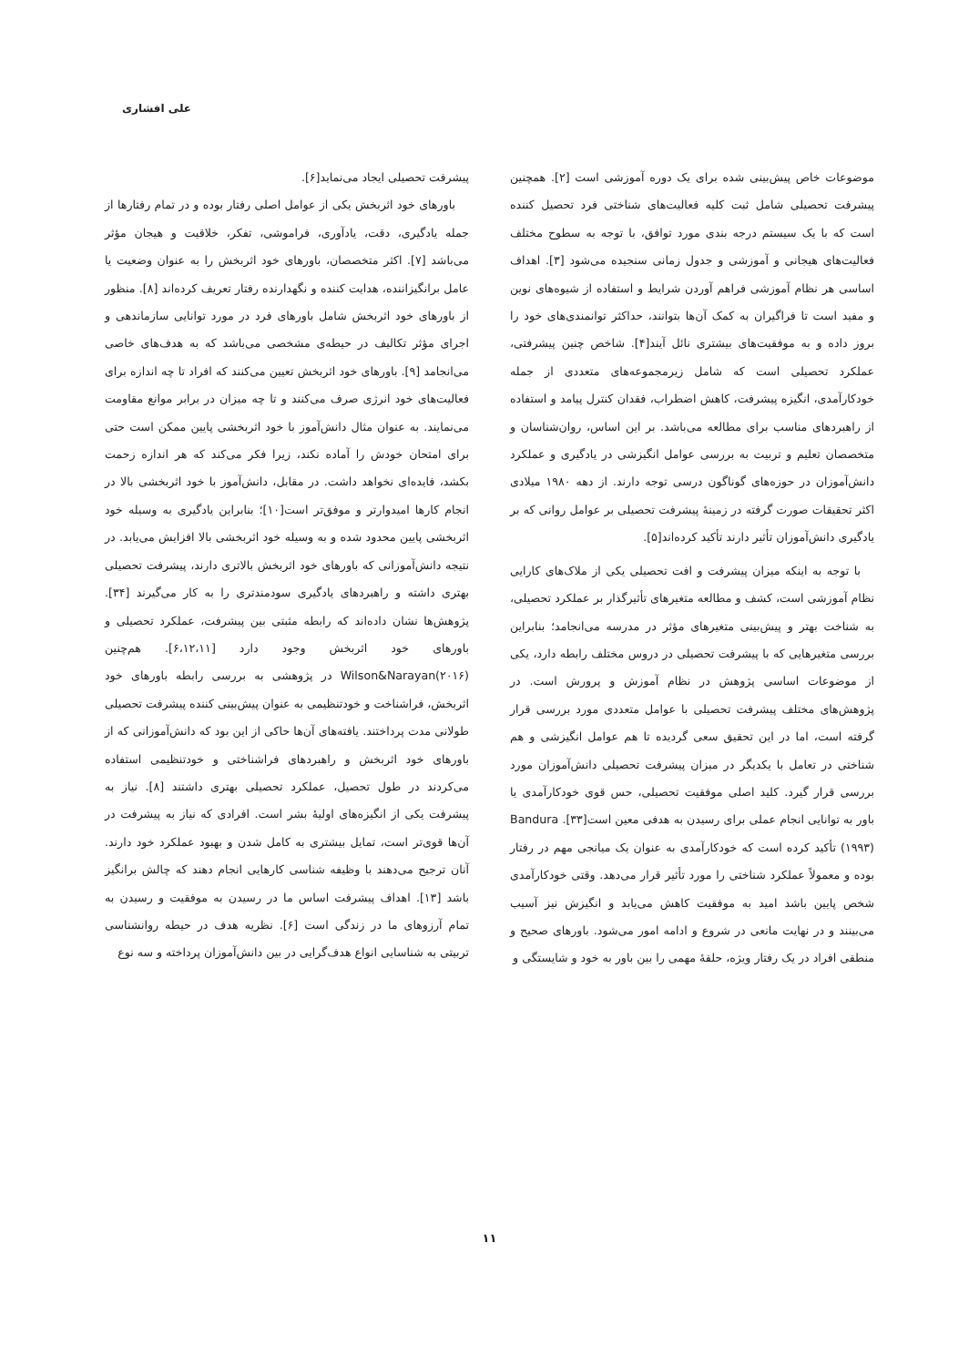علی افشاری
موضوعات خاص پیش‌بینی شده برای یک دوره آموزشی است [۲]. همچنین پیشرفت تحصیلی شامل ثبت کلیه فعالیت‌های شناختی فرد تحصیل کننده است که با یک سیستم درجه بندی مورد توافق، با توجه به سطوح مختلف فعالیت‌های هیجانی و آموزشی و جدول زمانی سنجیده می‌شود [۳]. اهداف اساسی هر نظام آموزشی فراهم آوردن شرایط و استفاده از شیوه‌های نوین و مفید است تا فراگیران به کمک آن‌ها بتوانند، حداکثر توانمندی‌های خود را بروز داده و به موفقیت‌های بیشتری نائل آیند[۴]. شاخص چنین پیشرفتی، عملکرد تحصیلی است که شامل زیرمجموعه‌های متعددی از جمله خودکارآمدی، انگیزه پیشرفت، کاهش اضطراب، فقدان کنترل پیامد و استفاده از راهبردهای مناسب برای مطالعه می‌باشد. بر این اساس، روان‌شناسان و متخصصان تعلیم و تربیت به بررسی عوامل انگیزشی در یادگیری و عملکرد دانش‌آموزان در حوزه‌های گوناگون درسی توجه دارند. از دهه ۱۹۸۰ میلادی اکثر تحقیقات صورت گرفته در زمینهٔ پیشرفت تحصیلی بر عوامل روانی که بر یادگیری دانش‌آموزان تأثیر دارند تأکید کرده‌اند[۵].
با توجه به اینکه میزان پیشرفت و افت تحصیلی یکی از ملاک‌های کارایی نظام آموزشی است، کشف و مطالعه متغیرهای تأثیرگذار بر عملکرد تحصیلی، به شناخت بهتر و پیش‌بینی متغیرهای مؤثر در مدرسه می‌انجامد؛ بنابراین بررسی متغیرهایی که با پیشرفت تحصیلی در دروس مختلف رابطه دارد، یکی از موضوعات اساسی پژوهش در نظام آموزش و پرورش است. در پژوهش‌های مختلف پیشرفت تحصیلی با عوامل متعددی مورد بررسی قرار گرفته است، اما در این تحقیق سعی گردیده تا هم عوامل انگیزشی و هم شناختی در تعامل با یکدیگر در میزان پیشرفت تحصیلی دانش‌آموزان مورد بررسی قرار گیرد. کلید اصلی موفقیت تحصیلی، حس قوی خودکارآمدی یا باور به توانایی انجام عملی برای رسیدن به هدفی معین است[۳۳]. Bandura (۱۹۹۳) تأکید کرده است که خودکارآمدی به عنوان یک میانجی مهم در رفتار بوده و معمولاً عملکرد شناختی را مورد تأثیر قرار می‌دهد. وقتی خودکارآمدی شخص پایین باشد امید به موفقیت کاهش می‌یابد و انگیزش نیز آسیب می‌بینند و در نهایت مانعی در شروع و ادامه امور می‌شود. باورهای صحیح و منطقی افراد در یک رفتار ویژه، حلقهٔ مهمی را بین باور به خود و شایستگی و
پیشرفت تحصیلی ایجاد می‌نماید[۶].
باورهای خود اثربخش یکی از عوامل اصلی رفتار بوده و در تمام رفتارها از جمله یادگیری، دقت، یادآوری، فراموشی، تفکر، خلاقیت و هیجان مؤثر می‌باشد [۷]. اکثر متخصصان، باورهای خود اثربخش را به عنوان وضعیت یا عامل برانگیزاننده، هدایت کننده و نگهدارنده رفتار تعریف کرده‌اند [۸]. منظور از باورهای خود اثربخش شامل باورهای فرد در مورد توانایی سازماندهی و اجرای مؤثر تکالیف در حیطه‌ی مشخصی می‌باشد که به هدف‌های خاصی می‌انجامد [۹]. باورهای خود اثربخش تعیین می‌کنند که افراد تا چه اندازه برای فعالیت‌های خود انرژی صرف می‌کنند و تا چه میزان در برابر موانع مقاومت می‌نمایند. به عنوان مثال دانش‌آموز با خود اثربخشی پایین ممکن است حتی برای امتحان خودش را آماده نکند، زیرا فکر می‌کند که هر اندازه زحمت بکشد، فایده‌ای نخواهد داشت. در مقابل، دانش‌آموز با خود اثربخشی بالا در انجام کارها امیدوارتر و موفق‌تر است[۱۰]؛ بنابراین یادگیری به وسیله خود اثربخشی پایین محدود شده و به وسیله خود اثربخشی بالا افزایش می‌یابد. در نتیجه دانش‌آموزانی که باورهای خود اثربخش بالاتری دارند، پیشرفت تحصیلی بهتری داشته و راهبردهای یادگیری سودمندتری را به کار می‌گیرند [۳۴]. پژوهش‌ها نشان داده‌اند که رابطه مثبتی بین پیشرفت، عملکرد تحصیلی و باورهای خود اثربخش وجود دارد [۶،۱۲،۱۱]. هم‌چنین Wilson&Narayan(۲۰۱۶) در پژوهشی به بررسی رابطه باورهای خود اثربخش، فراشناخت و خودتنظیمی به عنوان پیش‌بینی کننده پیشرفت تحصیلی طولانی مدت پرداختند. یافته‌های آن‌ها حاکی از این بود که دانش‌آموزانی که از باورهای خود اثربخش و راهبردهای فراشناختی و خودتنظیمی استفاده می‌کردند در طول تحصیل، عملکرد تحصیلی بهتری داشتند [۸]. نیاز به پیشرفت یکی از انگیزه‌های اولیهٔ بشر است. افرادی که نیاز به پیشرفت در آن‌ها قوی‌تر است، تمایل بیشتری به کامل شدن و بهبود عملکرد خود دارند. آنان ترجیح می‌دهند با وظیفه شناسی کارهایی انجام دهند که چالش برانگیز باشد [۱۳]. اهداف پیشرفت اساس ما در رسیدن به موفقیت و رسیدن به تمام آرزوهای ما در زندگی است [۶]. نظریه هدف در حیطه روانشناسی تربیتی به شناسایی انواع هدف‌گرایی در بین دانش‌آموزان پرداخته و سه نوع
۱۱